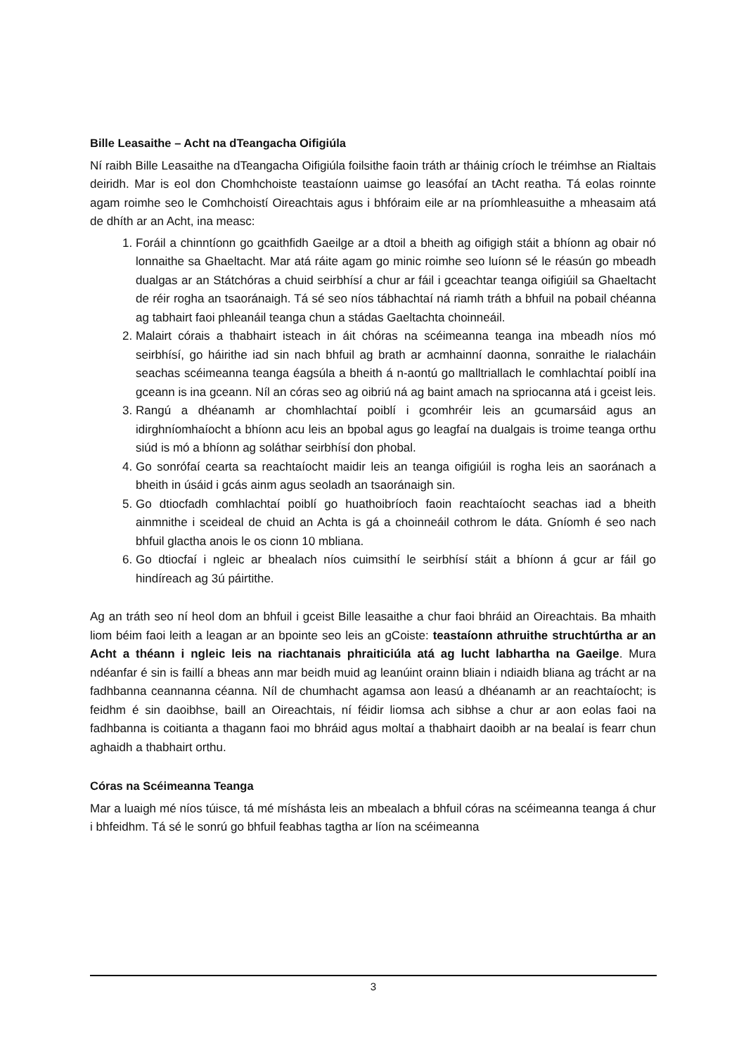Bille Leasaithe – Acht na dTeangacha Oifigiúla
Ní raibh Bille Leasaithe na dTeangacha Oifigiúla foilsithe faoin tráth ar tháinig críoch le tréimhse an Rialtais deiridh. Mar is eol don Chomhchoiste teastaíonn uaimse go leasófaí an tAcht reatha. Tá eolas roinnte agam roimhe seo le Comhchoistí Oireachtais agus i bhfóraim eile ar na príomhleasuithe a mheasaim atá de dhíth ar an Acht, ina measc:
1. Foráil a chinntíonn go gcaithfidh Gaeilge ar a dtoil a bheith ag oifigigh stáit a bhíonn ag obair nó lonnaithe sa Ghaeltacht. Mar atá ráite agam go minic roimhe seo luíonn sé le réasún go mbeadh dualgas ar an Státchóras a chuid seirbhísí a chur ar fáil i gceachtar teanga oifigiúil sa Ghaeltacht de réir rogha an tsaoránaigh. Tá sé seo níos tábhachtaí ná riamh tráth a bhfuil na pobail chéanna ag tabhairt faoi phleanáil teanga chun a stádas Gaeltachta choinneáil.
2. Malairt córais a thabhairt isteach in áit chóras na scéimeanna teanga ina mbeadh níos mó seirbhísí, go háirithe iad sin nach bhfuil ag brath ar acmhainní daonna, sonraithe le rialacháin seachas scéimeanna teanga éagsúla a bheith á n-aontú go malltriallach le comhlachtaí poiblí ina gceann is ina gceann. Níl an córas seo ag oibriú ná ag baint amach na spriocanna atá i gceist leis.
3. Rangú a dhéanamh ar chomhlachtaí poiblí i gcomhréir leis an gcumarsáid agus an idirghníomhaíocht a bhíonn acu leis an bpobal agus go leagfaí na dualgais is troime teanga orthu siúd is mó a bhíonn ag soláthar seirbhísí don phobal.
4. Go sonrófaí cearta sa reachtaíocht maidir leis an teanga oifigiúil is rogha leis an saoránach a bheith in úsáid i gcás ainm agus seoladh an tsaoránaigh sin.
5. Go dtiocfadh comhlachtaí poiblí go huathoibríoch faoin reachtaíocht seachas iad a bheith ainmnithe i sceideal de chuid an Achta is gá a choinneáil cothrom le dáta. Gníomh é seo nach bhfuil glactha anois le os cionn 10 mbliana.
6. Go dtiocfaí i ngleic ar bhealach níos cuimsithí le seirbhísí stáit a bhíonn á gcur ar fáil go hindíreach ag 3ú páirtithe.
Ag an tráth seo ní heol dom an bhfuil i gceist Bille leasaithe a chur faoi bhráid an Oireachtais. Ba mhaith liom béim faoi leith a leagan ar an bpointe seo leis an gCoiste: teastaíonn athruithe struchtúrtha ar an Acht a théann i ngleic leis na riachtanais phraiticiúla atá ag lucht labhartha na Gaeilge. Mura ndéanfar é sin is faillí a bheas ann mar beidh muid ag leanúint orainn bliain i ndiaidh bliana ag trácht ar na fadhbanna ceannanna céanna. Níl de chumhacht agamsa aon leasú a dhéanamh ar an reachtaíocht; is feidhm é sin daoibhse, baill an Oireachtais, ní féidir liomsa ach sibhse a chur ar aon eolas faoi na fadhbanna is coitianta a thagann faoi mo bhráid agus moltaí a thabhairt daoibh ar na bealaí is fearr chun aghaidh a thabhairt orthu.
Córas na Scéimeanna Teanga
Mar a luaigh mé níos túisce, tá mé míshásta leis an mbealach a bhfuil córas na scéimeanna teanga á chur i bhfeidhm. Tá sé le sonrú go bhfuil feabhas tagtha ar líon na scéimeanna
3